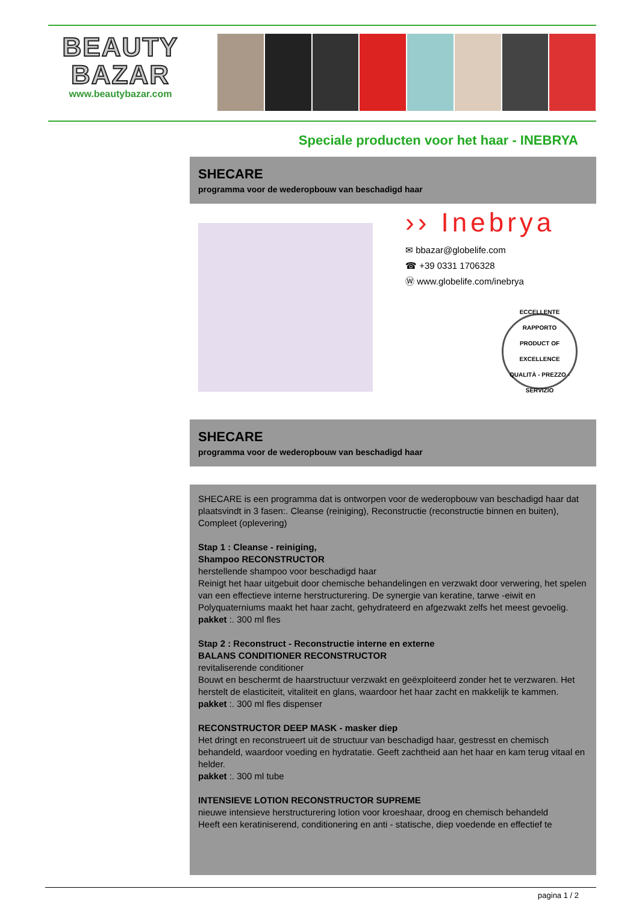BEAUTY
BAZAR
www.beautybazar.com
Speciale producten voor het haar - INEBRYA
SHECARE
programma voor de wederopbouw van beschadigd haar
›› Inebrya
✉ bbazar@globelife.com
☎ +39 0331 1706328
Ⓦ www.globelife.com/inebrya
ECCELLENTE RAPPORTO
PRODUCT OF EXCELLENCE
QUALITÀ - PREZZO - SERVIZIO
SHECARE
programma voor de wederopbouw van beschadigd haar
SHECARE is een programma dat is ontworpen voor de wederopbouw van beschadigd haar dat plaatsvindt in 3 fasen:. Cleanse (reiniging), Reconstructie (reconstructie binnen en buiten), Compleet (oplevering)
Stap 1 : Cleanse - reiniging,
Shampoo RECONSTRUCTOR
herstellende shampoo voor beschadigd haar
Reinigt het haar uitgebuit door chemische behandelingen en verzwakt door verwering, het spelen van een effectieve interne herstructurering. De synergie van keratine, tarwe -eiwit en Polyquaterniums maakt het haar zacht, gehydrateerd en afgezwakt zelfs het meest gevoelig.
pakket :. 300 ml fles
Stap 2 : Reconstruct - Reconstructie interne en externe
BALANS CONDITIONER RECONSTRUCTOR
revitaliserende conditioner
Bouwt en beschermt de haarstructuur verzwakt en geëxploiteerd zonder het te verzwaren. Het herstelt de elasticiteit, vitaliteit en glans, waardoor het haar zacht en makkelijk te kammen.
pakket :. 300 ml fles dispenser
RECONSTRUCTOR DEEP MASK - masker diep
Het dringt en reconstrueert uit de structuur van beschadigd haar, gestresst en chemisch behandeld, waardoor voeding en hydratatie. Geeft zachtheid aan het haar en kam terug vitaal en helder.
pakket :. 300 ml tube
INTENSIEVE LOTION RECONSTRUCTOR SUPREME
nieuwe intensieve herstructurering lotion voor kroeshaar, droog en chemisch behandeld
Heeft een keratiniserend, conditionering en anti - statische, diep voedende en effectief te
pagina 1 / 2